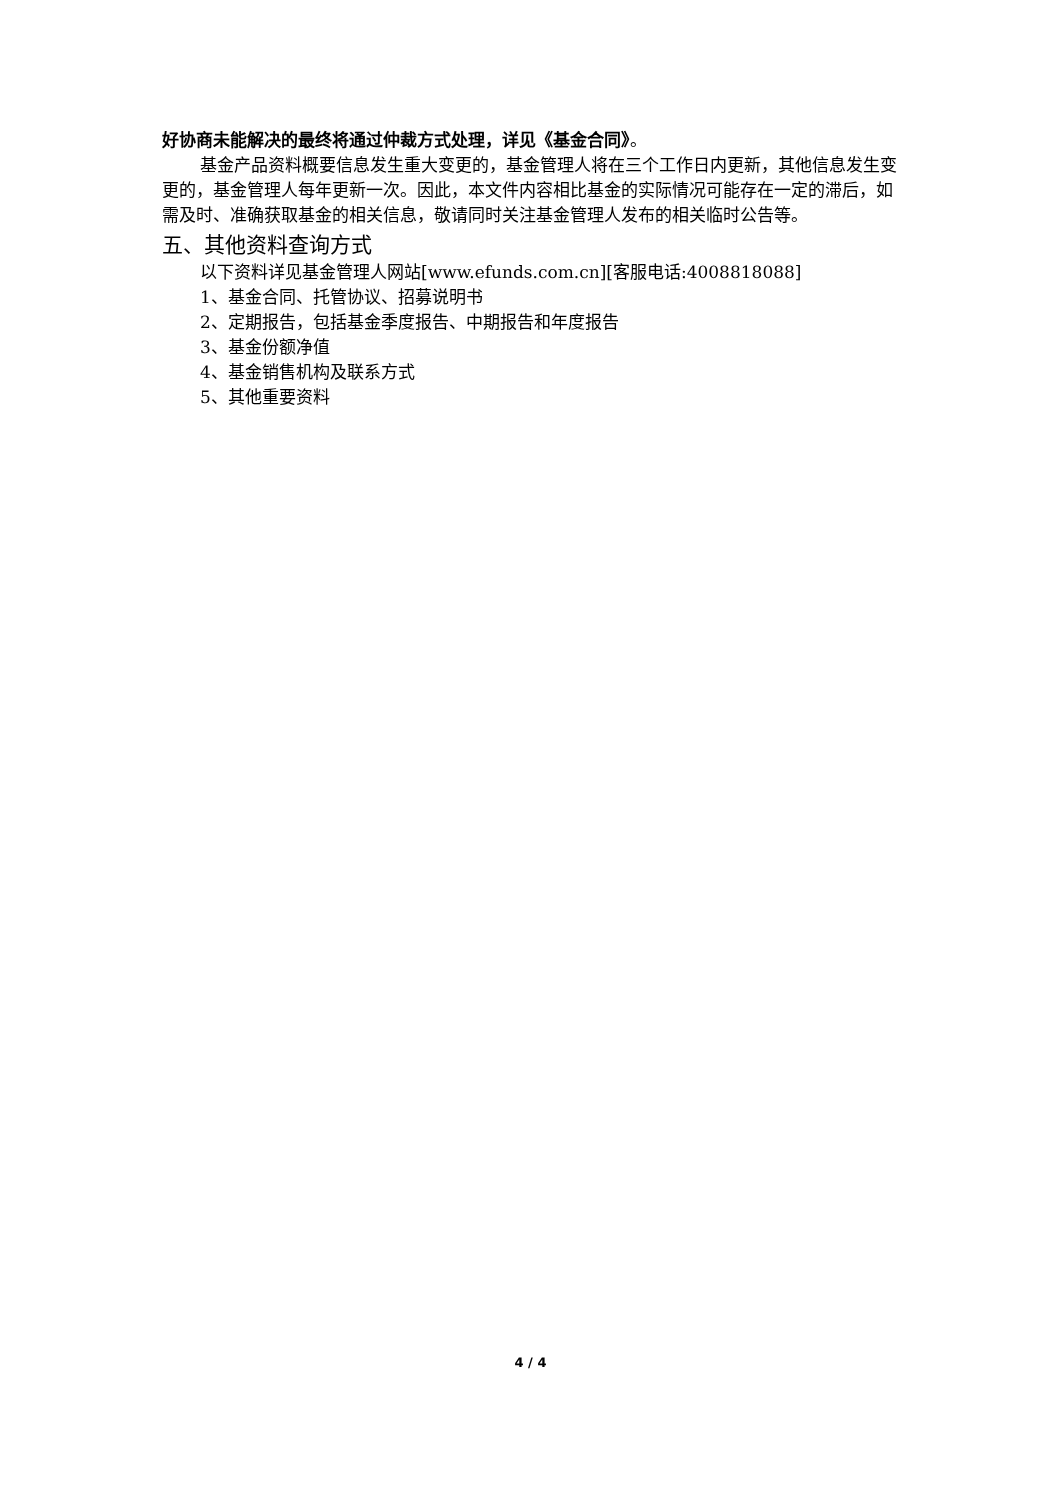好协商未能解决的最终将通过仲裁方式处理，详见《基金合同》。
基金产品资料概要信息发生重大变更的，基金管理人将在三个工作日内更新，其他信息发生变更的，基金管理人每年更新一次。因此，本文件内容相比基金的实际情况可能存在一定的滞后，如需及时、准确获取基金的相关信息，敬请同时关注基金管理人发布的相关临时公告等。
五、其他资料查询方式
以下资料详见基金管理人网站[www.efunds.com.cn][客服电话:4008818088]
1、基金合同、托管协议、招募说明书
2、定期报告，包括基金季度报告、中期报告和年度报告
3、基金份额净值
4、基金销售机构及联系方式
5、其他重要资料
4 / 4